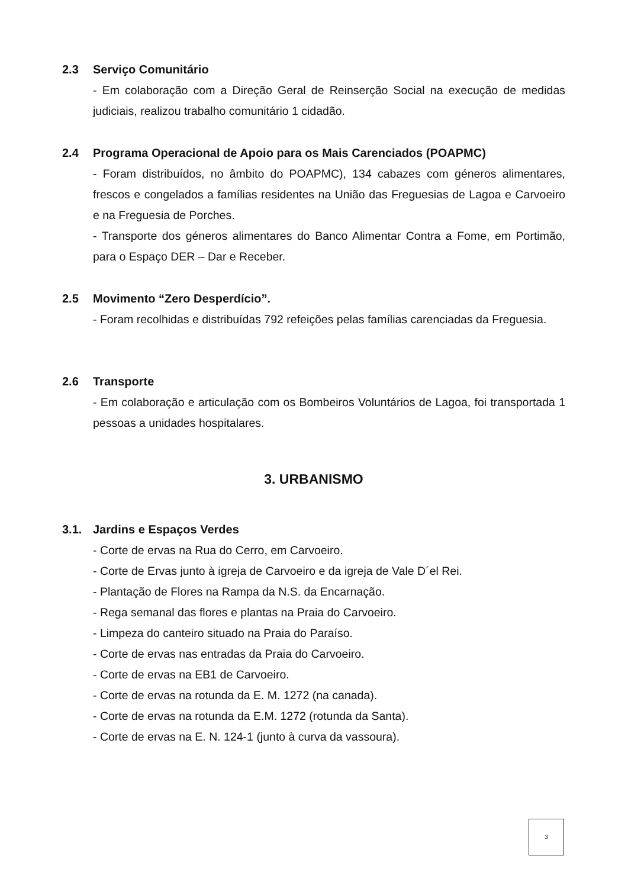2.3 Serviço Comunitário
- Em colaboração com a Direção Geral de Reinserção Social na execução de medidas judiciais, realizou trabalho comunitário 1 cidadão.
2.4 Programa Operacional de Apoio para os Mais Carenciados (POAPMC)
- Foram distribuídos, no âmbito do POAPMC), 134 cabazes com géneros alimentares, frescos e congelados a famílias residentes na União das Freguesias de Lagoa e Carvoeiro e na Freguesia de Porches.
- Transporte dos géneros alimentares do Banco Alimentar Contra a Fome, em Portimão, para o Espaço DER – Dar e Receber.
2.5 Movimento “Zero Desperdício”.
- Foram recolhidas e distribuídas 792 refeições pelas famílias carenciadas da Freguesia.
2.6 Transporte
- Em colaboração e articulação com os Bombeiros Voluntários de Lagoa, foi transportada 1 pessoas a unidades hospitalares.
3. URBANISMO
3.1. Jardins e Espaços Verdes
- Corte de ervas na Rua do Cerro, em Carvoeiro.
- Corte de Ervas junto à igreja de Carvoeiro e da igreja de Vale D´el Rei.
- Plantação de Flores na Rampa da N.S. da Encarnação.
- Rega semanal das flores e plantas na Praia do Carvoeiro.
- Limpeza do canteiro situado na Praia do Paraíso.
- Corte de ervas nas entradas da Praia do Carvoeiro.
- Corte de ervas na EB1 de Carvoeiro.
- Corte de ervas na rotunda da E. M. 1272 (na canada).
- Corte de ervas na rotunda da E.M. 1272 (rotunda da Santa).
- Corte de ervas na E. N. 124-1 (junto à curva da vassoura).
3